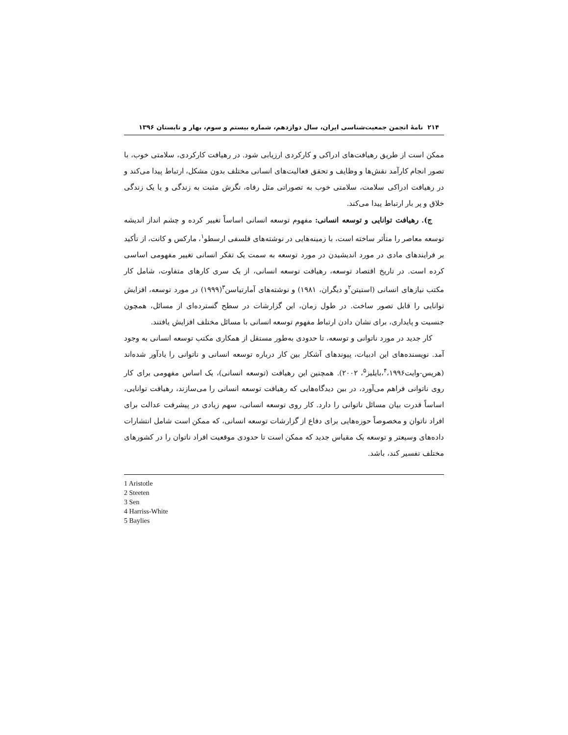۲۱۴ نامهٔ انجمن جمعیت‌شناسی ایران، سال دوازدهم، شماره بیستم و سوم، بهار و تابستان ۱۳۹۶
ممکن است از طریق رهیافت‌های ادراکی و کارکردی ارزیابی شود. در رهیافت کارکردی، سلامتی خوب، با تصور انجام کارآمد نقش‌ها و وظایف و تحقق فعالیت‌های انسانی مختلف بدون مشکل، ارتباط پیدا می‌کند و در رهیافت ادراکی سلامت، سلامتی خوب به تصوراتی مثل رفاه، نگرش مثبت به زندگی و یا یک زندگی خلاق و پر بار ارتباط پیدا می‌کند.
ج). رهیافت توانایی و توسعه انسانی: مفهوم توسعه انسانی اساساً تغییر کرده و چشم انداز اندیشه توسعه معاصر را متأثر ساخته است، با زمینه‌هایی در نوشته‌های فلسفی ارسطو<sup>۱</sup>، مارکس و کانت، از تأکید بر فرایندهای مادی در مورد اندیشیدن در مورد توسعه به سمت یک تفکر انسانی تغییر مفهومی اساسی کرده است. در تاریخ اقتصاد توسعه، رهیافت توسعه انسانی، از یک سری کارهای متفاوت، شامل کار مکتب نیازهای انسانی (استیتن<sup>۲</sup>و دیگران، ۱۹۸۱) و نوشته‌های آمارتیاسن<sup>۳</sup>(۱۹۹۹) در مورد توسعه، افزایش توانایی را قابل تصور ساخت. در طول زمان، این گزارشات در سطح گسترده‌ای از مسائل، همچون جنسیت و پایداری، برای نشان دادن ارتباط مفهوم توسعه انسانی با مسائل مختلف افزایش یافتند.
کار جدید در مورد ناتوانی و توسعه، تا حدودی به‌طور مستقل از همکاری مکتب توسعه انسانی به وجود آمد. نویسنده‌های این ادبیات، پیوندهای آشکار بین کار درباره توسعه انسانی و ناتوانی را یادآور شده‌اند (هریس-وایت<sup>۴</sup>،۱۹۹۶،بایلیز<sup>۵</sup>، ۲۰۰۲). همچنین این رهیافت (توسعه انسانی)، یک اساس مفهومی برای کار روی ناتوانی فراهم می‌آورد، در بین دیدگاه‌هایی که رهیافت توسعه انسانی را می‌سازند، رهیافت توانایی، اساساً قدرت بیان مسائل ناتوانی را دارد. کار روی توسعه انسانی، سهم زیادی در پیشرفت عدالت برای افراد ناتوان و مخصوصاً حوزه‌هایی برای دفاع از گزارشات توسعه انسانی، که ممکن است شامل انتشارات داده‌های وسیعتر و توسعه یک مقیاس جدید که ممکن است تا حدودی موقعیت افراد ناتوان را در کشورهای مختلف تفسیر کند، باشد.
1 Aristotle
2 Steeten
3 Sen
4 Harriss-White
5 Baylies